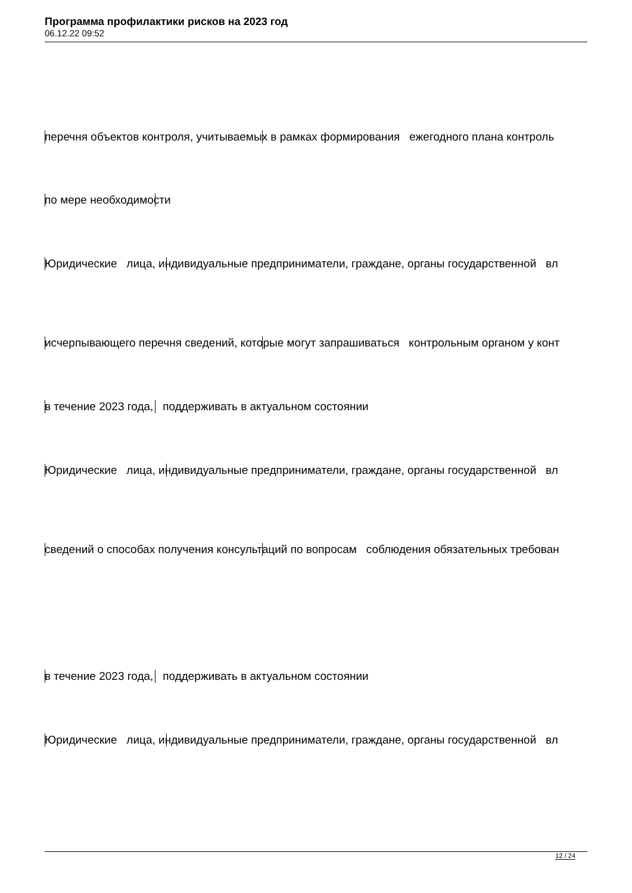Программа профилактики рисков на 2023 год
06.12.22 09:52
перечня объектов контроля, учитываемых в рамках формирования ежегодного плана контроль
по мере необходимости
Юридические лица, индивидуальные предприниматели, граждане, органы государственной вл
исчерпывающего перечня сведений, которые могут запрашиваться контрольным органом у конт
в течение 2023 года, поддерживать в актуальном состоянии
Юридические лица, индивидуальные предприниматели, граждане, органы государственной вл
сведений о способах получения консультаций по вопросам соблюдения обязательных требован
в течение 2023 года, поддерживать в актуальном состоянии
Юридические лица, индивидуальные предприниматели, граждане, органы государственной вл
12 / 24